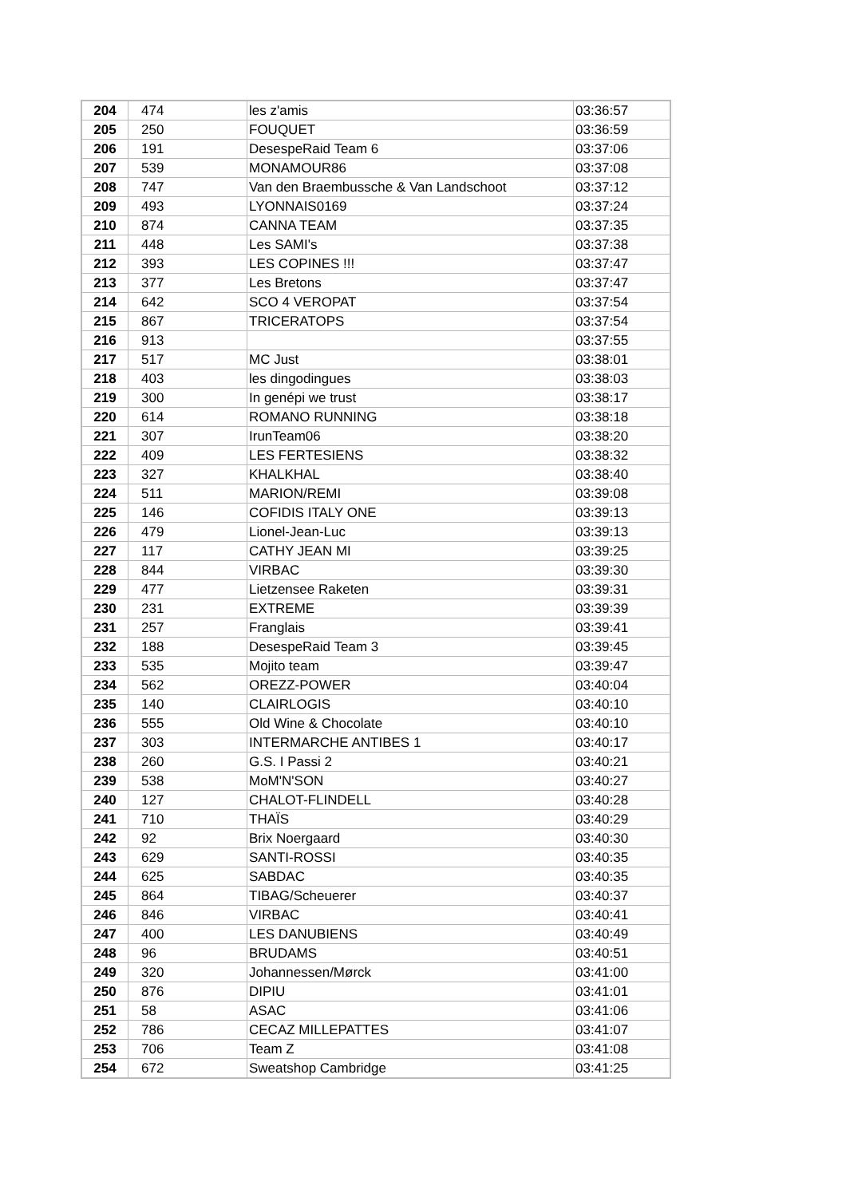| 204 | 474 | les z'amis | 03:36:57 |
| 205 | 250 | FOUQUET | 03:36:59 |
| 206 | 191 | DesespeRaid Team 6 | 03:37:06 |
| 207 | 539 | MONAMOUR86 | 03:37:08 |
| 208 | 747 | Van den Braembussche & Van Landschoot | 03:37:12 |
| 209 | 493 | LYONNAIS0169 | 03:37:24 |
| 210 | 874 | CANNA TEAM | 03:37:35 |
| 211 | 448 | Les SAMI's | 03:37:38 |
| 212 | 393 | LES COPINES !!! | 03:37:47 |
| 213 | 377 | Les Bretons | 03:37:47 |
| 214 | 642 | SCO 4 VEROPAT | 03:37:54 |
| 215 | 867 | TRICERATOPS | 03:37:54 |
| 216 | 913 | | 03:37:55 |
| 217 | 517 | MC Just | 03:38:01 |
| 218 | 403 | les dingodingues | 03:38:03 |
| 219 | 300 | In genépi we trust | 03:38:17 |
| 220 | 614 | ROMANO RUNNING | 03:38:18 |
| 221 | 307 | IrunTeam06 | 03:38:20 |
| 222 | 409 | LES FERTESIENS | 03:38:32 |
| 223 | 327 | KHALKHAL | 03:38:40 |
| 224 | 511 | MARION/REMI | 03:39:08 |
| 225 | 146 | COFIDIS ITALY ONE | 03:39:13 |
| 226 | 479 | Lionel-Jean-Luc | 03:39:13 |
| 227 | 117 | CATHY JEAN MI | 03:39:25 |
| 228 | 844 | VIRBAC | 03:39:30 |
| 229 | 477 | Lietzensee Raketen | 03:39:31 |
| 230 | 231 | EXTREME | 03:39:39 |
| 231 | 257 | Franglais | 03:39:41 |
| 232 | 188 | DesespeRaid Team 3 | 03:39:45 |
| 233 | 535 | Mojito team | 03:39:47 |
| 234 | 562 | OREZZ-POWER | 03:40:04 |
| 235 | 140 | CLAIRLOGIS | 03:40:10 |
| 236 | 555 | Old Wine & Chocolate | 03:40:10 |
| 237 | 303 | INTERMARCHE ANTIBES 1 | 03:40:17 |
| 238 | 260 | G.S. I Passi 2 | 03:40:21 |
| 239 | 538 | MoM'N'SON | 03:40:27 |
| 240 | 127 | CHALOT-FLINDELL | 03:40:28 |
| 241 | 710 | THAÏS | 03:40:29 |
| 242 | 92 | Brix Noergaard | 03:40:30 |
| 243 | 629 | SANTI-ROSSI | 03:40:35 |
| 244 | 625 | SABDAC | 03:40:35 |
| 245 | 864 | TIBAG/Scheuerer | 03:40:37 |
| 246 | 846 | VIRBAC | 03:40:41 |
| 247 | 400 | LES DANUBIENS | 03:40:49 |
| 248 | 96 | BRUDAMS | 03:40:51 |
| 249 | 320 | Johannessen/Mørck | 03:41:00 |
| 250 | 876 | DIPIU | 03:41:01 |
| 251 | 58 | ASAC | 03:41:06 |
| 252 | 786 | CECAZ MILLEPATTES | 03:41:07 |
| 253 | 706 | Team Z | 03:41:08 |
| 254 | 672 | Sweatshop Cambridge | 03:41:25 |